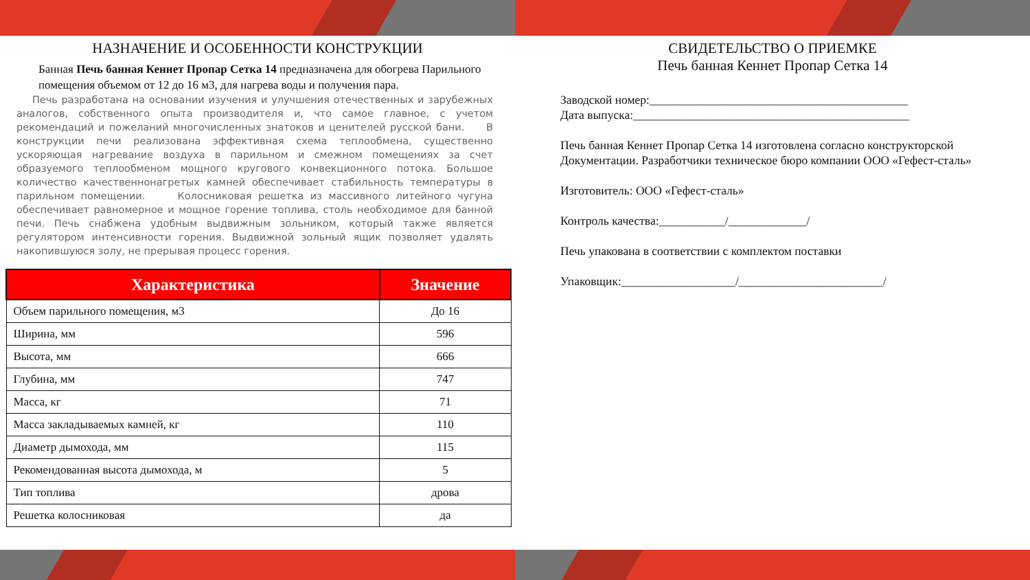НАЗНАЧЕНИЕ И ОСОБЕННОСТИ КОНСТРУКЦИИ
Банная Печь банная Кеннет Пропар Сетка 14 предназначена для обогрева Парильного помещения объемом от 12 до 16 м3, для нагрева воды и получения пара.
Печь разработана на основании изучения и улучшения отечественных и зарубежных аналогов, собственного опыта производителя и, что самое главное, с учетом рекомендаций и пожеланий многочисленных знатоков и ценителей русской бани. В конструкции печи реализована эффективная схема теплообмена, существенно ускоряющая нагревание воздуха в парильном и смежном помещениях за счет образуемого теплообменом мощного кругового конвекционного потока. Большое количество качественнонагретых камней обеспечивает стабильность температуры в парильном помещении. Колосниковая решетка из массивного литейного чугуна обеспечивает равномерное и мощное горение топлива, столь необходимое для банной печи. Печь снабжена удобным выдвижным зольником, который также является регулятором интенсивности горения. Выдвижной зольный ящик позволяет удалять накопившуюся золу, не прерывая процесс горения.
| Характеристика | Значение |
| --- | --- |
| Объем парильного помещения, м3 | До 16 |
| Ширина, мм | 596 |
| Высота, мм | 666 |
| Глубина, мм | 747 |
| Масса, кг | 71 |
| Масса закладываемых камней, кг | 110 |
| Диаметр дымохода, мм | 115 |
| Рекомендованная высота дымохода, м | 5 |
| Тип топлива | дрова |
| Решетка колосниковая | да |
СВИДЕТЕЛЬСТВО О ПРИЕМКЕ
Печь банная Кеннет Пропар Сетка 14
Заводской номер:___________________________________________
Дата выпуска:______________________________________________
Печь банная Кеннет Пропар Сетка 14 изготовлена согласно конструкторской Документации. Разработчики техническое бюро компании ООО «Гефест-сталь»
Изготовитель: ООО «Гефест-сталь»
Контроль качества:___________/_____________/
Печь упакована в соответствии с комплектом поставки
Упаковщик:___________________/________________________/